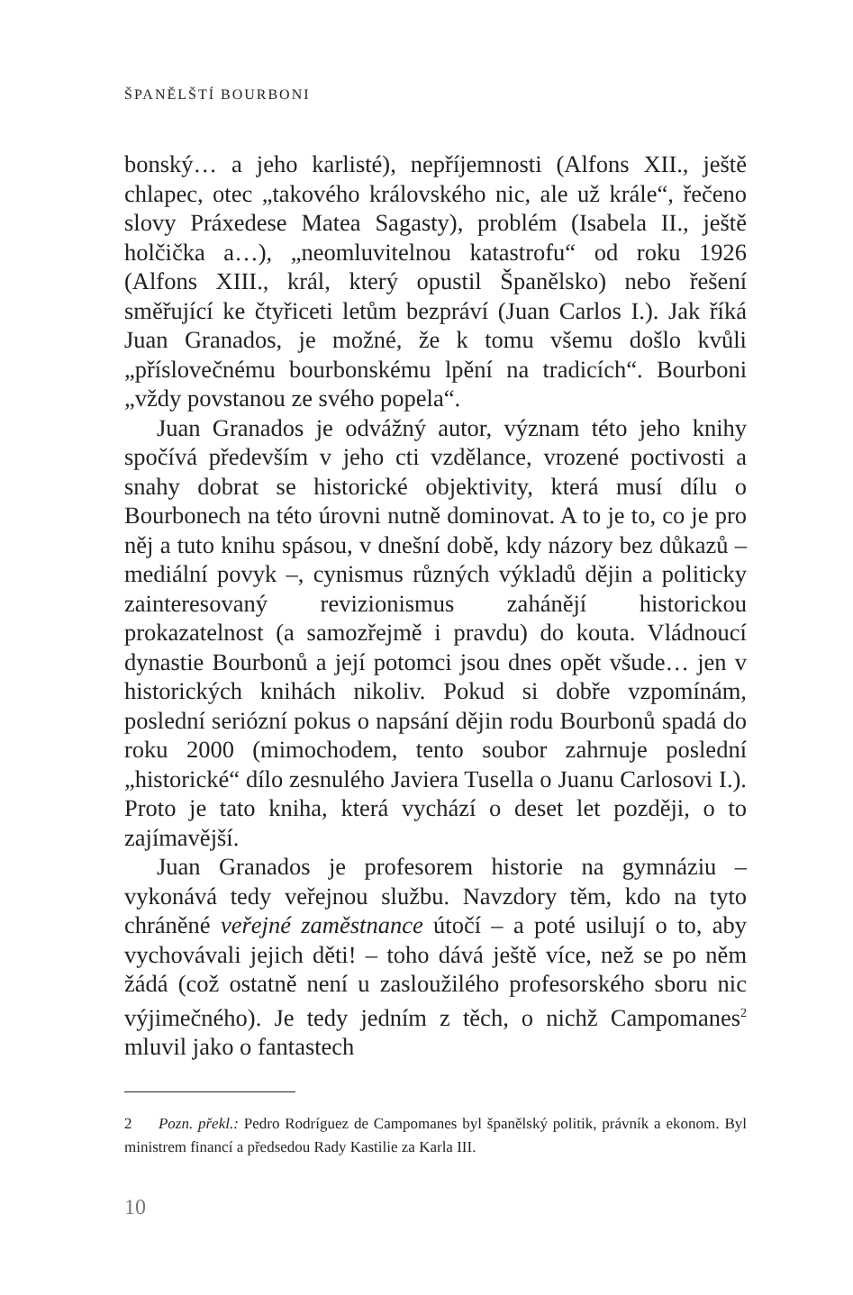ŠPANĚLŠTÍ BOURBONI
bonský… a jeho karlisté), nepříjemnosti (Alfons XII., ještě chlapec, otec „takového královského nic, ale už krále“, řečeno slovy Práxedese Matea Sagasty), problém (Isabela II., ještě holčička a…), „neomluvitelnou katastrofu“ od roku 1926 (Alfons XIII., král, který opustil Španělsko) nebo řešení směřující ke čtyřiceti letům bezpráví (Juan Carlos I.). Jak říká Juan Granados, je možné, že k tomu všemu došlo kvůli „příslovečnému bourbonskému lpění na tradicích“. Bourboni „vždy povstanou ze svého popela“.
Juan Granados je odvážný autor, význam této jeho knihy spočívá především v jeho cti vzdělance, vrozené poctivosti a snahy dobrat se historické objektivity, která musí dílu o Bourbonech na této úrovni nutně dominovat. A to je to, co je pro něj a tuto knihu spásou, v dnešní době, kdy názory bez důkazů – mediální povyk –, cynismus různých výkladů dějin a politicky zainteresovaný revizionismus zahánějí historickou prokazatelnost (a samozřejmě i pravdu) do kouta. Vládnoucí dynastie Bourbonů a její potomci jsou dnes opět všude… jen v historických knihách nikoliv. Pokud si dobře vzpomínám, poslední seriózní pokus o napsání dějin rodu Bourbonů spadá do roku 2000 (mimochodem, tento soubor zahrnuje poslední „historické“ dílo zesnulého Javiera Tusella o Juanu Carlosovi I.). Proto je tato kniha, která vychází o deset let později, o to zajímavější.
Juan Granados je profesorem historie na gymnáziu – vykonává tedy veřejnou službu. Navzdory těm, kdo na tyto chráněné veřejné zaměstnance útočí – a poté usilují o to, aby vychovávali jejich děti! – toho dává ještě více, než se po něm žádá (což ostatně není u zasloužilého profesorského sboru nic výjimečného). Je tedy jedním z těch, o nichž Campomanes<sup>2</sup> mluvil jako o fantastech
2 Pozn. překl.: Pedro Rodríguez de Campomanes byl španělský politik, právník a ekonom. Byl ministrem financí a předsedou Rady Kastilie za Karla III.
10